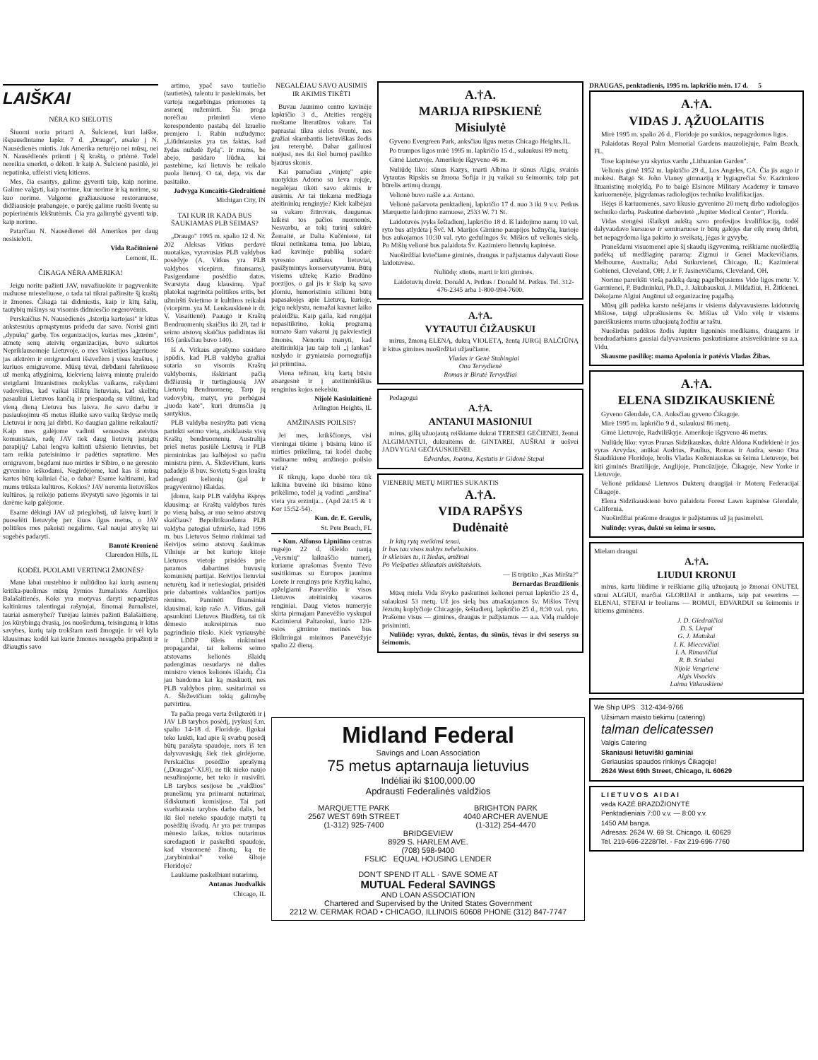LAIŠKAI
NĖRA KO SIELOTIS
Šiuomi noriu pritarti A. Šulcienei, kuri laiške, išspausdintame lapkr. 7 d. „Drauge", atsako į N. Nausėdienės mintis. Juk Amerika neturėjo nei mūsų, nei N. Nausėdienės priimti į šį kraštą, o priėmė. Todėl nereikia smerkti, o dėkoti. Ir kaip A. Šulcienė pasiūlė, jei nepatinka, užleisti vietą kitiems.
Mes, čia esantys, galime gyventi taip, kaip norime. Galime valgyti, kaip norime, kur norime ir ką norime, su kuo norime. Valgome gražiausiuose restoranuose, didžiausioje prabangoje, o parėję galime ruošti šventę su popierinėmis lėkštutėmis. Čia yra galimybė gyventi taip, kaip norime.
Patarčiau N. Nausėdienei dėl Amerikos per daug nesisieloti.
Vida Račiūnienė
Lemont, IL.
ČIKAGA NĖRA AMERIKA!
Jeigu norite pažinti JAV, nuvažiuokite ir pagyvenkite mažuose miesteliuose, o tada tai tikrai pažinsite šį kraštą ir žmones. Čikaga tai didmiestis, kaip ir kitų šalių, tautybių mišinys su visomis didmiesčio negerovėmis.
Perskaičius N. Nausėdienės „Istorija kartojasi" ir kitus ankstesnius apmąstymus pridedu dar savo. Norisi ginti „dypukų" garbę. Tos organizacijos, kurias mes „kūrėm", atmetę senų ateivių organizacijas, buvo sukurtos Nepriklausomoje Lietuvoje, o mes Vokietijos lageriuose jas atkūrėm ir emigruodami išsivežėm į visus kraštus, į kuriuos emigravome. Mūsų tėvai, dirbdami fabrikuose už menką atlyginimą, kiekvieną laisvą minutę praleido steigdami lituanistines mokyklas vaikams, rašydami vadovėlius, kad vaikai išliktų lietuviais, kad skelbtų pasauliui Lietuvos kančią ir priespaudą su viltimi, kad vieną dieną Lietuva bus laisva. Jie savo darbu ir pasiaukojimu 45 metus išlaikė savo vaikų širdyse meilę Lietuvai ir norą jai dirbti. Ko daugiau galime reikalauti? Kaip mes galėjome vadinti senuosius ateivius komunistais, radę JAV tiek daug lietuvių įsteigtų parapijų? Labai lengva kaltinti užsienio lietuvius, bet tam reikia pateisinimo ir padėties supratimo. Mes emigravom, bėgdami nuo mirties ir Sibiro, o ne geresnio gyvenimo ieškodami. Negirdėjome, kad kas iš mūsų kartos būtų kaliniai čia, o dabar? Esame kaltinami, kad mums trūksta kultūros. Kokios? JAV neremia lietuviškos kultūros, ją reikėjo patiems išvystyti savo jėgomis ir tai darėme kaip galėjome.
Esame dėkingi JAV už prieglobstį, už laisvę kurti ir puoselėti lietuvybę per šiuos ilgus metus, o JAV politikos mes pakeisti negalime. Gal naujai atvykę tai sugebės padaryti.
Banutė Kronienė
Clarendon Hills, IL
KODĖL PUOLAMI VERTINGI ŽMONĖS?
Mane labai nustebino ir nuliūdino kai kurių asmenų kritika-puolimas mūsų žymios žurnalistės Aurelijos Balašaitienės, Koks yra motyvas daryti nepagrįstus kaltinimus talentingai rašytojai, žinomai žurnalistei, tauriai asmenybei? Turėjau laimės pažinti Balašaitienę, jos kūrybingą dvasią, jos nuoširdumą, teisingumą ir kitas savybes, kurių taip trokštam rasti žmoguje. Ir vėl kyla klausimas: kodėl kai kurie žmones nesugeba pripažinti ir džiaugtis savo
artimo, ypač savo tautiečio (tautietės), talentu ir pasiekimais, bet vartoja negarbingas priemones tą asmenį nužeminti. Šia proga norėčiau priminti vieno korespondento pastabą dėl Izraelio premjero I. Rabin nužudymo: „Liūdniausias yra tas faktas, kad žydas nužudė žydą". Ir mums, be abejo, pasidaro liūdna, kai pastebime, kai lietuvis be reikalo puola lietuvį. O tai, deja, vis dar pasitaiko.
Jadvyga Kuncaitis-Giedraitienė
Michigan City, IN
TAI KUR IR KADA BUS ŠAUKIAMAS PLB SEIMAS?
„Draugo" 1995 m. spalio 12 d. Nr. 202 Aleksas Vitkus perdavė nuotaikas, vyravusias PLB valdybos posėdyje (A. Vitkus yra PLB valdybos vicepirm. finansams). Pasigendame posėdžio datos. Svarstyta daug klausimų. Ypač platokai nagrinėta politikos sritis, bet užmiršti švietimo ir kultūros reikalai (vicepirm. yra M. Lenkauskienė ir dr. V. Vasaitienė). Paaugo ir Kraštų Bendruomenių skaičius iki 28, tad ir seimo atstovų skaičius padidintas iki 165 (anksčiau buvo 140).
Iš A. Vitkaus aprašymo susidaro įspūdis, kad PLB valdyba gražiai sutaria su visomis Kraštų valdybomis, išskiriant pačią didžiausią ir turtingiausią JAV Lietuvių Bendruomenę. Tarp jų vadovybių, matyt, yra perbėgusi „juoda katė", kuri drumsčia jų santykius.
PLB valdyba nesiryžta pati vieną parinkti seimo vietą, atsiklausia visų Kraštų bendruomenių. Australija prieš metus pasiūlė Lietuvą ir PLB pirmininkas jau kalbėjosi su pačiu ministru pirm. A. Šleževičium, kuris pažadėjo iš buv. Sovietų S-gos kraštų padengti kelionių (gal ir pragyvenimo) išlaidas.
Įdomu, kaip PLB valdyba išspręs klausimą: ar Kraštų valdybos turės po vieną balsą, ar nuo seimo atstovų skaičiaus? Bepolitikuodama PLB valdyba patogiai užmiršo, kad 1996 m. bus Lietuvos Seimo rinkimai tad išeivijos seimo atstovų šaukimas Vilniuje ar bet kurioje kitoje Lietuvos vietoje prisidės prie paramos dabartinei buvusių komunistų partijai. Išeivijos lietuviai neturėtų, kad ir netiesiogiai, prisidėti prie dabartinės valdančios partijos rėmimo. Paminėti finansiniai klausimai, kaip rašo A. Vitkus, gali apsunkinti Lietuvos Biudžetą, tai tik dėmesio nukreipimas nuo pagrindinio tikslo. Kiek vyriausybė ir LDDP išleis rinkiminei propagandai, tai keliems seimo atstovams kelionės išlaidų padengimas nesudarys nė dalies ministro vienos kelionės išlaidų. Čia jau bandoma kai ką maskuoti, nes PLB valdybos pirm. susitarimai su A. Šleževičium tokią galimybę patvirtina.
Ta pačia proga verta žvilgterėti ir į JAV LB tarybos posėdį, įvykusį š.m. spalio 14-18 d. Floridoje. Ilgokai teko laukti, kad apie šį svarbų posėdį būtų parašyta spaudoje, nors iš ten dalyvavusiųjų šiek tiek girdėjome. Perskaičius posėdžio aprašymą („Draugas"-XI.8), ne tik nieko naujo nesužinojome, bet teko ir nusivilti. LB tarybos sesijose be „valdžios" pranešimų yra priimami nutarimai, išdiskutuoti komisijose. Tai pati svarbiausia tarybos darbo dalis, bet iki šiol neteko spaudoje matyti tų posėdžių išvadų. Ar yra per trumpas mėnesio laikas, tokius nutarimus suredaguoti ir paskelbti spaudoje, kad visuomenė žinotų, ką tie „tarybininkai" veikė šiltoje Floridoje?
Laukiame paskelbiant nutarimų.
Antanas Juodvalkis
Chicago, IL
NEGALĖJAU SAVO AUSIMIS IR AKIMIS TIKĖTI
Buvau Jaunimo centro kavinėje lapkričio 3 d., Ateities rengėjų ruoštame literatūros vakare. Tai paprastai tikra sielos šventė, nes gražiai skambantis lietuviškas žodis jau retenybė. Dabar gailiuosi nuėjusi, nes iki šiol burnoj pasiliko bjaurus skonis.
Kai pamačiau „vinjetę" apie nuotykius Adomo su Ieva rojuje, negalėjau tikėti savo akimis ir ausimis. Ar tai tinkama medžiaga ateitininkų renginyje? Kiek kalbėjau su vakaro žiūrovais, daugumas laikėsi tos pačios nuomonės. Nesvarbu, ar tokį turinį sukūrė Žemaitė, ar Dalia Kučėnienė, tai tikrai netinkama tema, juo labiau, kad kavinėje publiką sudarė vyresnio amžiaus lietuviai, pasižymintys konservatyvumu. Būtų visiems užtekę Kazio Bradūno poezijos, o gal jis ir šiaip ką savo įdomiu, humoristiniu stiliumi būtų papasakojęs apie Lietuvą, kurioje, jeigu neklystu, nemažai kasmet laiko praleidžia. Kaip gaila, kad rengėjai nepasitikrino, kokią programą numato šiam vakarui jų pakviestieji žmonės. Nenoriu manyti, kad ateitininkija jau taip toli „į lankas" nuslydo ir gryniausia pornografija jai priimtina.
Viena težinau, kitą kartą būsiu atsargesnė ir į ateitininkiškus renginius kojos nekelsiu.
Nijolė Kasiulaitienė
Arlington Heights, IL
AMŽINASIS POILSIS?
Jei mes, krikščionys, visi vieningai tikime į būsimą kūno iš mirties prikėlimą, tai kodėl duobę vadiname mūsų amžinojo poilsio vieta?
Iš tikrųjų, kapo duobė tėra tik laikina buveinė iki būsimo kūno prikėlimo, todėl ją vadinti „amžina" vieta yra erzinija... (Apd 24:15 & 1 Kor 15:52-54).
Kun. dr. E. Gerulis,
St. Pete Beach, FL
• Kun. Alfonso Lipniūno centras rugsėjo 22 d. išleido naują „Versmių" laikraščio numerį, kuriame aprašomas Švento Tėvo susitikimas su Europos jaunimu Lorete ir renginys prie Kryžių kalno, apželgiami Panevėžio ir visos Lietuvos ateitininkų vasaros renginiai. Daug vietos numeryje skirta pirmajam Panevėžio vyskupui Kazimierui Paltarokui, kurio 120-osios gimimo metinės bus iškilmingai minimos Panevėžyje spalio 22 dieną.
A.†A.
MARIJA RIPSKIENĖ
Misiulytė
Gyveno Evergreen Park, anksčiau ilgus metus Chicago Heights,IL.
Po trumpos ligos mirė 1995 m. lapkričio 15 d., sulaukusi 89 metų.
Gimė Lietuvoje. Amerikoje išgyveno 46 m.
Nuliūdę liko: sūnus Kazys, marti Albina ir sūnus Algis; svainis Vytautas Ripskis su žmona Sofija ir jų vaikai su šeimomis; taip pat būrelis artimų draugų.
Velionė buvo našlė a.a. Antano.
Velionė pašarvota penktadienį, lapkričio 17 d. nuo 3 iki 9 v.v. Petkus Marquette laidojimo namuose, 2533 W. 71 St.
Laidotuvės įvyks šeštadienį, lapkričio 18 d. Iš laidojimo namų 10 val. ryto bus atlydėta į Švč. M. Marijos Gimimo parapijos bažnyčią, kurioje bus aukojamos 10:30 val. ryto gedulingos šv. Mišios už velionės sielą. Po Mišių velionė bus palaidota Šv. Kazimiero lietuvių kapinėse.
Nuoširdžiai kviečiame giminės, draugus ir pažįstamus dalyvauti šiose laidotuvėse.
Nuliūdę: sūnūs, marti ir kiti giminės.
Laidotuvių direkt. Donald A. Petkus / Donald M. Petkus. Tel. 312-476-2345 arba 1-800-994-7600.
A.†A.
VYTAUTUI ČIŽAUSKUI
mirus, žmoną ELENĄ, dukrą VIOLETĄ, žentą JURGĮ BALČIŪNĄ ir kitus gimines nuoširdžiai užjaučiame.
Vladas ir Genė Stabingiai
Ona Tervydienė
Romas ir Birutė Tervydžiai
Pedagogui
A.†A.
ANTANUI MASIONIUI
mirus, gilią užuojautą reiškiame dukrai TERESEI GEČIENEI, žentui ALGIMANTUI, dukraitėms dr. GINTAREI, AUŠRAI ir uošvei JADVYGAI GEČIAUSKIENEI.
Edvardas, Joanna, Kęstutis ir Gidonė Stepai
VIENERIŲ METŲ MIRTIES SUKAKTIS
A.†A.
VIDA RAPŠYS
Dudėnaitė
Ir kitą rytą sveikinsi tenai.
Ir bus tau visos naktys nebebaisios.
Ir skleisies tu, it žiedas, amžinai
Po Viešpaties skliautais aukštaisiais.
— Iš triptiko „Kas Miršta?"
Bernardas Brazdžionis
Mūsų miela Vida išvyko paskutinei kelionei pernai lapkričio 23 d., sulaukusi 53 metų. Už jos sielą bus atnašaujamos šv. Mišios Tėvų Jėzuitų koplyčioje Chicagoje, šeštadienį, lapkričio 25 d., 8:30 val. ryto. Prašome visus — gimines, draugus ir pažįstamus — a.a. Vidą maldoje prisiminti.
Nuliūdę: vyras, duktė, žentas, du sūnūs, tėvas ir dvi seserys su šeimomis.
DRAUGAS, penktadienis, 1995 m. lapkričio mėn. 17 d. 5
A.†A.
VIDAS J. ĄŽUOLAITIS
Mirė 1995 m. spalio 26 d., Floridoje po sunkios, nepagydomos ligos.
Palaidotas Royal Palm Memorial Gardens mauzoliejuje, Palm Beach, FL.
Tose kapinėse yra skyrius vardu „Lithuanian Garden".
Velionis gimė 1952 m. lapkričio 29 d., Los Angeles, CA. Čia jis augo ir mokėsi. Baigė St. John Vianey gimnaziją ir lygiagrečiai Šv. Kazimiero lituanistinę mokyklą. Po to baigė Elsinore Military Academy ir tarnavo kariuomenėje, įsigydamas radiologijos techniko kvalifikacijas.
Išėjęs iš kariuomenės, savo likusio gyvenimo 20 metų dirbo radiologijos techniko darbą. Paskutinė darbovietė „Jupiter Medical Center", Florida.
Vidas stengėsi išlaikyti aukštą savo profesijos kvalifikaciją, todėl dalyvaudavo kursuose ir seminaruose ir būtų galėjęs dar eilę metų dirbti, bet nepagydoma liga pakirto jo sveikatą, jėgas ir gyvybę.
Pranešdami visuomenei apie šį skaudų išgyvenimą, reiškiame nuoširdžią padėką už medžiaginę paramą: Zigmui ir Genei Mackevičiams, Melbourne, Australia; Adai Sutkuvienei, Chicago, IL; Kazimierai Gobienei, Cleveland, OH; J. ir F. Jasinevičiams, Cleveland, OH.
Norime pareikšti viešą padėką daug pagelbėjusiems Vido ligos metu: V. Garmienei, P. Budininkui, Ph.D., J. Jakubauskui, J. Mildažiui, H. Žitkienei. Dėkojame Algiui Augūnui už organizacinę pagalbą.
Mūsų gili padėka karsto nešėjams ir visiems dalyvavusiems laidotuvių Mišiose, taipgi užprašiusiems šv. Mišias už Vido vėlę ir visiems pareiškusiems mums užuojautą žodžiu ar raštu.
Nuoširdus padėkos žodis Jupiter ligoninės medikams, draugams ir bendradarbiams gausiai dalyvavusiems paskutiniame atsisveikinime su a.a. Vidu.
Skausme pasilikę: mama Apolonia ir patėvis Vladas Žibas.
A.†A.
ELENA SIDZIKAUSKIENĖ
Gyveno Glendale, CA. Anksčiau gyveno Čikagoje.
Mirė 1995 m. lapkričio 9 d., sulaukusi 86 metų.
Gimė Lietuvoje, Radviliškyje. Amerikoje išgyveno 46 metus.
Nuliūdę liko: vyras Pranas Sidzikauskas, duktė Aldona Kudirkienė ir jos vyras Arvydas, anūkai Audrius, Paulius, Romas ir Audra, sesuo Ona Šiaudikienė Floridoje, brolis Vladas Koženiauskas su šeima Lietuvoje, bei kiti giminės Brazilijoje, Anglijoje, Prancūzijoje, Čikagoje, New Yorke ir Lietuvoje.
Velionė priklausė Lietuvos Dukterų draugijai ir Moterų Federacijai Čikagoje.
Elena Sidzikauskienė buvo palaidota Forest Lawn kapinėse Glendale, California.
Nuoširdžiai prašome draugus ir pažįstamus už ją pasimelsti.
Nuliūdę: vyras, duktė su šeima ir sesuo.
Mielam draugui
A.†A.
LIUDUI KRONUI
mirus, kartu liūdime ir reiškiame gilią užuojautą jo žmonai ONUTEI, sūnui ALGIUI, marčiai GLORIJAI ir anūkams, taip pat seserims — ELENAI, STEFAI ir broliams — ROMUI, EDVARDUI su šeimomis ir kitiems giminėms.
J. D. Giedraičiai
D. S. Liepai
G. J. Matukai
I. K. Miecevičiai
I. A. Rimavičiai
R. B. Sriubai
Nijolė Vengrienė
Algis Visockis
Laima Vitkauskienė
We Ship UPS 312-434-9766
Užsimam maisto tiekimu (catering)
talman delicatessen
Valgis Catering
Skaniausi lietuviški gaminiai
Geriausias spaudos rinkinys Čikagoje!
2624 West 69th Street, Chicago, IL 60629
L I E T U V O S A I D A I
veda KAZĖ BRAZDŽIONYTĖ
Penktadieniais 7:00 v.v. — 8:00 v.v.
1450 AM banga.
Adresas: 2624 W. 69 St. Chicago, IL 60629
Tel. 219-696-2228/Tel. - Fax 219-696-7760
Midland Federal
Savings and Loan Association
75 metus aptarnauja lietuvius
Indėliai iki $100,000.00
Apdrausti Federalinės valdžios
MARQUETTE PARK
2567 WEST 69th STREET
(1-312) 925-7400
BRIGHTON PARK
4040 ARCHER AVENUE
(1-312) 254-4470
BRIDGEVIEW
8929 S. HARLEM AVE.
(708) 598-9400
FSLIC EQUAL HOUSING LENDER
DON'T SPEND IT ALL · SAVE SOME AT
MUTUAL Federal SAVINGS
AND LOAN ASSOCIATION
Chartered and Supervised by the United States Government
2212 W. CERMAK ROAD • CHICAGO, ILLINOIS 60608 PHONE (312) 847-7747